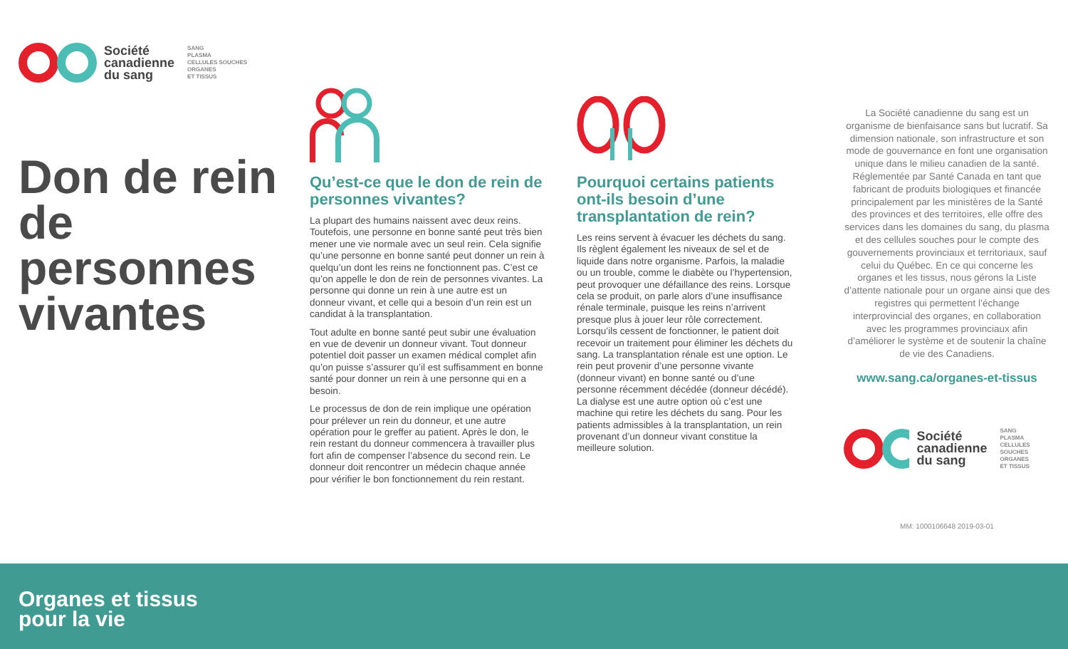Société
canadienne
du sang
SANG
PLASMA
CELLULES SOUCHES
ORGANES
ET TISSUS
Don de rein de personnes vivantes
Qu’est-ce que le don de rein de personnes vivantes?
La plupart des humains naissent avec deux reins. Toutefois, une personne en bonne santé peut très bien mener une vie normale avec un seul rein. Cela signifie qu’une personne en bonne santé peut donner un rein à quelqu’un dont les reins ne fonctionnent pas. C’est ce qu’on appelle le don de rein de personnes vivantes. La personne qui donne un rein à une autre est un donneur vivant, et celle qui a besoin d’un rein est un candidat à la transplantation.
Tout adulte en bonne santé peut subir une évaluation en vue de devenir un donneur vivant. Tout donneur potentiel doit passer un examen médical complet afin qu’on puisse s’assurer qu’il est suffisamment en bonne santé pour donner un rein à une personne qui en a besoin.
Le processus de don de rein implique une opération pour prélever un rein du donneur, et une autre opération pour le greffer au patient. Après le don, le rein restant du donneur commencera à travailler plus fort afin de compenser l’absence du second rein. Le donneur doit rencontrer un médecin chaque année pour vérifier le bon fonctionnement du rein restant.
Pourquoi certains patients ont-ils besoin d’une transplantation de rein?
Les reins servent à évacuer les déchets du sang. Ils règlent également les niveaux de sel et de liquide dans notre organisme. Parfois, la maladie ou un trouble, comme le diabète ou l’hypertension, peut provoquer une défaillance des reins. Lorsque cela se produit, on parle alors d’une insuffisance rénale terminale, puisque les reins n’arrivent presque plus à jouer leur rôle correctement. Lorsqu’ils cessent de fonctionner, le patient doit recevoir un traitement pour éliminer les déchets du sang. La transplantation rénale est une option. Le rein peut provenir d’une personne vivante (donneur vivant) en bonne santé ou d’une personne récemment décédée (donneur décédé). La dialyse est une autre option où c’est une machine qui retire les déchets du sang. Pour les patients admissibles à la transplantation, un rein provenant d’un donneur vivant constitue la meilleure solution.
La Société canadienne du sang est un organisme de bienfaisance sans but lucratif. Sa dimension nationale, son infrastructure et son mode de gouvernance en font une organisation unique dans le milieu canadien de la santé. Réglementée par Santé Canada en tant que fabricant de produits biologiques et financée principalement par les ministères de la Santé des provinces et des territoires, elle offre des services dans les domaines du sang, du plasma et des cellules souches pour le compte des gouvernements provinciaux et territoriaux, sauf celui du Québec. En ce qui concerne les organes et les tissus, nous gérons la Liste d’attente nationale pour un organe ainsi que des registres qui permettent l’échange interprovincial des organes, en collaboration avec les programmes provinciaux afin d’améliorer le système et de soutenir la chaîne de vie des Canadiens.
www.sang.ca/organes-et-tissus
Société
canadienne
du sang
SANG
PLASMA
CELLULES SOUCHES
ORGANES
ET TISSUS
MM: 1000106648 2019-03-01
Organes et tissus
pour la vie